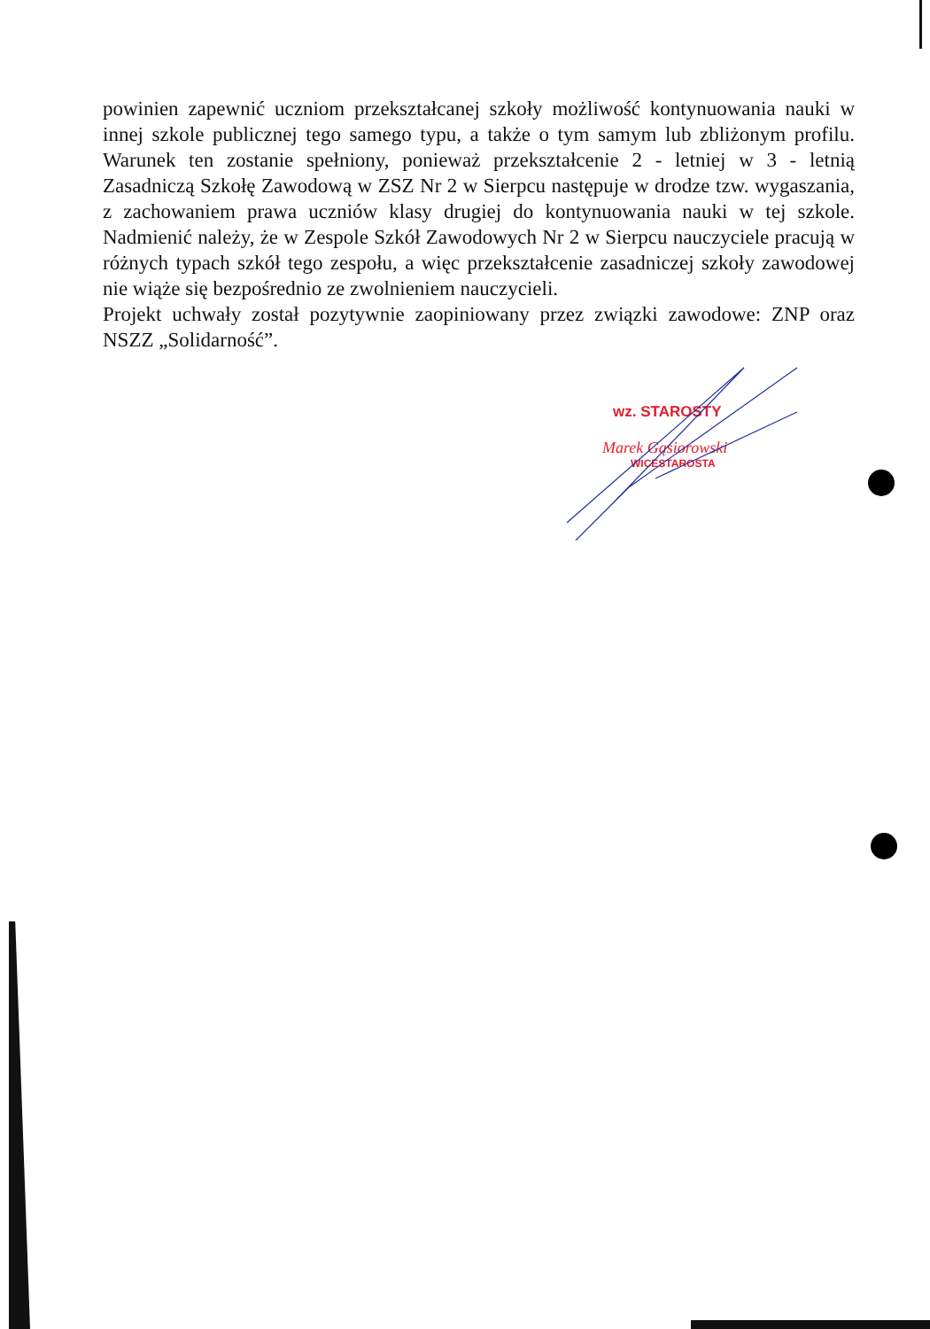powinien zapewnić uczniom przekształcanej szkoły możliwość kontynuowania nauki w innej szkole publicznej tego samego typu, a także o tym samym lub zbliżonym profilu. Warunek ten zostanie spełniony, ponieważ przekształcenie 2 - letniej w 3 - letnią Zasadniczą Szkołę Zawodową w ZSZ Nr 2 w Sierpcu następuje w drodze tzw. wygaszania, z zachowaniem prawa uczniów klasy drugiej do kontynuowania nauki w tej szkole. Nadmienić należy, że w Zespole Szkół Zawodowych Nr 2 w Sierpcu nauczyciele pracują w różnych typach szkół tego zespołu, a więc przekształcenie zasadniczej szkoły zawodowej nie wiąże się bezpośrednio ze zwolnieniem nauczycieli.
Projekt uchwały został pozytywnie zaopiniowany przez związki zawodowe: ZNP oraz NSZZ „Solidarność”.
wz. STAROSTY
Marek Gąsiorowski
WICESTAROSTA